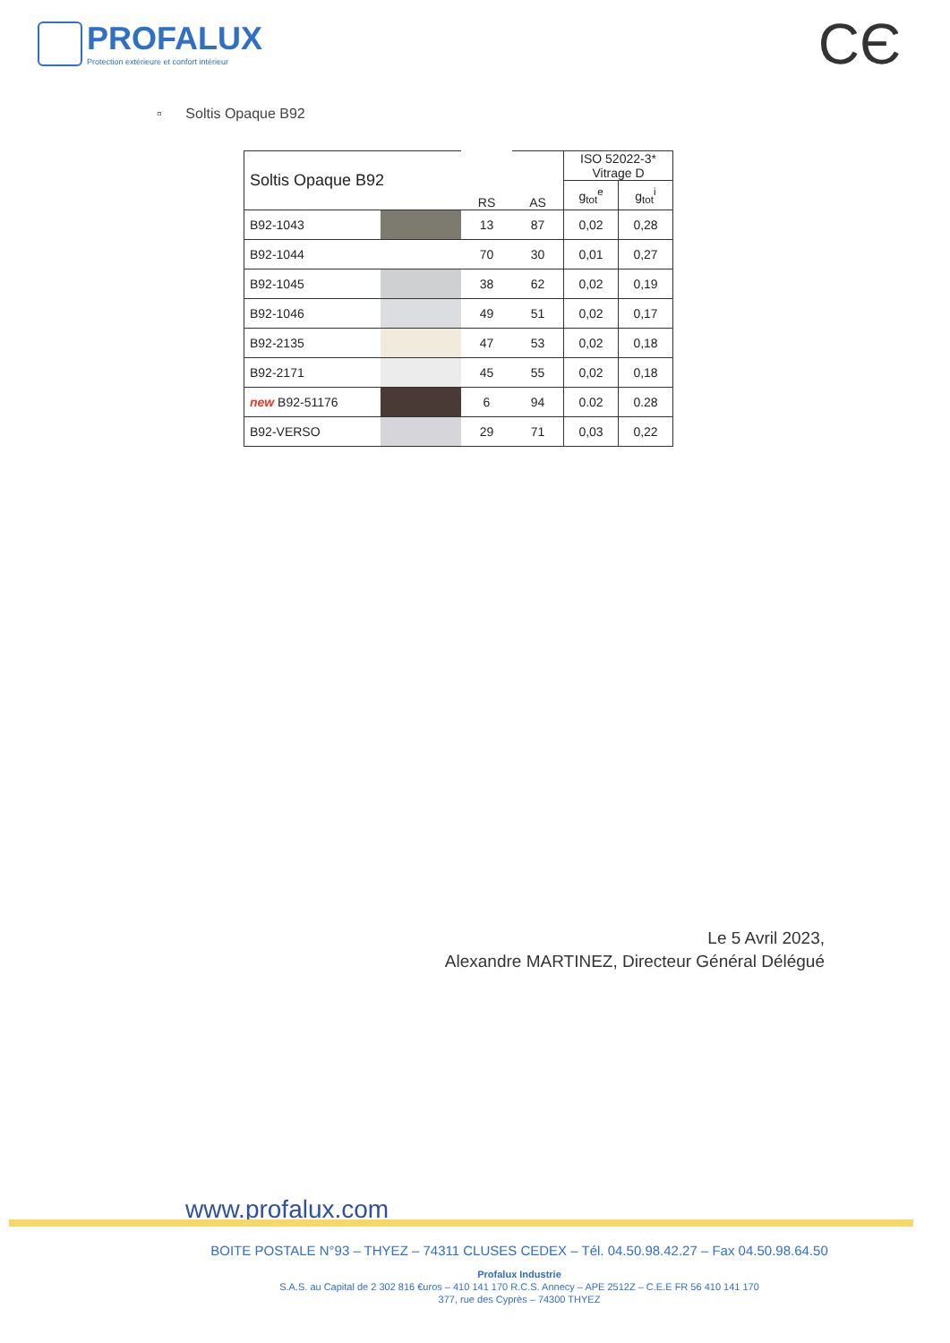PROFALUX
Protection extérieure et confort intérieur
CЄ
▫ Soltis Opaque B92
| Soltis Opaque B92 | | RS | AS | ISO 52022-3* Vitrage D | |
| --- | --- | --- | --- | --- | --- |
| | | | | g<sub>tot</sub><sup>e</sup> | g<sub>tot</sub><sup>i</sup> |
| B92-1043 | | 13 | 87 | 0,02 | 0,28 |
| B92-1044 | | 70 | 30 | 0,01 | 0,27 |
| B92-1045 | | 38 | 62 | 0,02 | 0,19 |
| B92-1046 | | 49 | 51 | 0,02 | 0,17 |
| B92-2135 | | 47 | 53 | 0,02 | 0,18 |
| B92-2171 | | 45 | 55 | 0,02 | 0,18 |
| new B92-51176 | | 6 | 94 | 0.02 | 0.28 |
| B92-VERSO | | 29 | 71 | 0,03 | 0,22 |
Le 5 Avril 2023,
Alexandre MARTINEZ, Directeur Général Délégué
www.profalux.com
BOITE POSTALE N°93 – THYEZ – 74311 CLUSES CEDEX – Tél. 04.50.98.42.27 – Fax 04.50.98.64.50
Profalux Industrie
S.A.S. au Capital de 2 302 816 €uros – 410 141 170 R.C.S. Annecy – APE 2512Z – C.E.E FR 56 410 141 170
377, rue des Cyprès – 74300 THYEZ